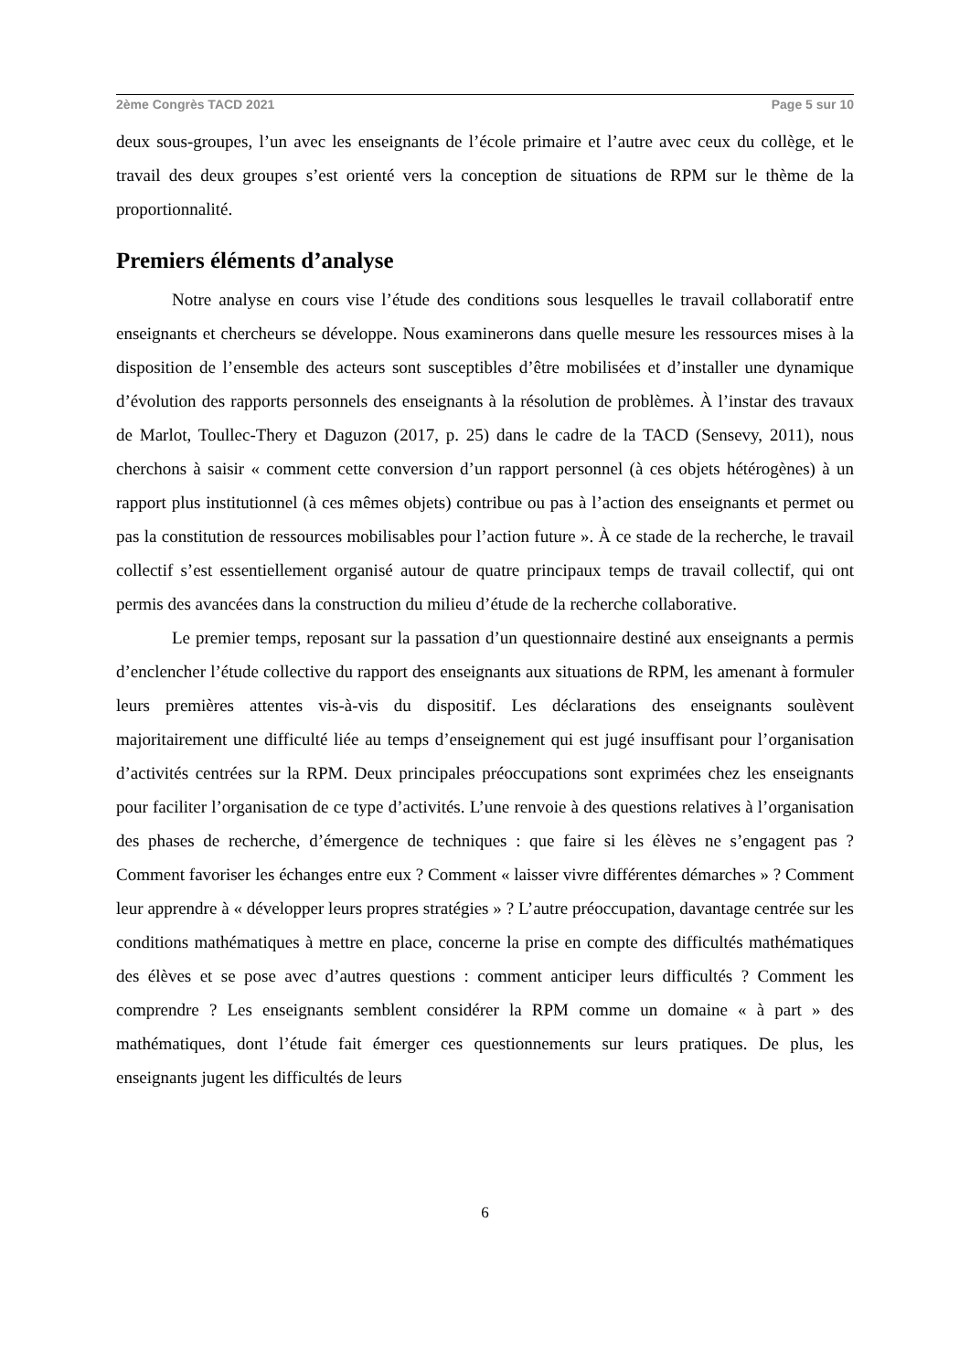2ème Congrès TACD 2021 Page 5 sur 10
deux sous-groupes, l’un avec les enseignants de l’école primaire et l’autre avec ceux du collège, et le travail des deux groupes s’est orienté vers la conception de situations de RPM sur le thème de la proportionnalité.
Premiers éléments d’analyse
Notre analyse en cours vise l’étude des conditions sous lesquelles le travail collaboratif entre enseignants et chercheurs se développe. Nous examinerons dans quelle mesure les ressources mises à la disposition de l’ensemble des acteurs sont susceptibles d’être mobilisées et d’installer une dynamique d’évolution des rapports personnels des enseignants à la résolution de problèmes. À l’instar des travaux de Marlot, Toullec-Thery et Daguzon (2017, p. 25) dans le cadre de la TACD (Sensevy, 2011), nous cherchons à saisir « comment cette conversion d’un rapport personnel (à ces objets hétérogènes) à un rapport plus institutionnel (à ces mêmes objets) contribue ou pas à l’action des enseignants et permet ou pas la constitution de ressources mobilisables pour l’action future ». À ce stade de la recherche, le travail collectif s’est essentiellement organisé autour de quatre principaux temps de travail collectif, qui ont permis des avancées dans la construction du milieu d’étude de la recherche collaborative.
Le premier temps, reposant sur la passation d’un questionnaire destiné aux enseignants a permis d’enclencher l’étude collective du rapport des enseignants aux situations de RPM, les amenant à formuler leurs premières attentes vis-à-vis du dispositif. Les déclarations des enseignants soulèvent majoritairement une difficulté liée au temps d’enseignement qui est jugé insuffisant pour l’organisation d’activités centrées sur la RPM. Deux principales préoccupations sont exprimées chez les enseignants pour faciliter l’organisation de ce type d’activités. L’une renvoie à des questions relatives à l’organisation des phases de recherche, d’émergence de techniques : que faire si les élèves ne s’engagent pas ? Comment favoriser les échanges entre eux ? Comment « laisser vivre différentes démarches » ? Comment leur apprendre à « développer leurs propres stratégies » ? L’autre préoccupation, davantage centrée sur les conditions mathématiques à mettre en place, concerne la prise en compte des difficultés mathématiques des élèves et se pose avec d’autres questions : comment anticiper leurs difficultés ? Comment les comprendre ? Les enseignants semblent considérer la RPM comme un domaine « à part » des mathématiques, dont l’étude fait émerger ces questionnements sur leurs pratiques. De plus, les enseignants jugent les difficultés de leurs
6